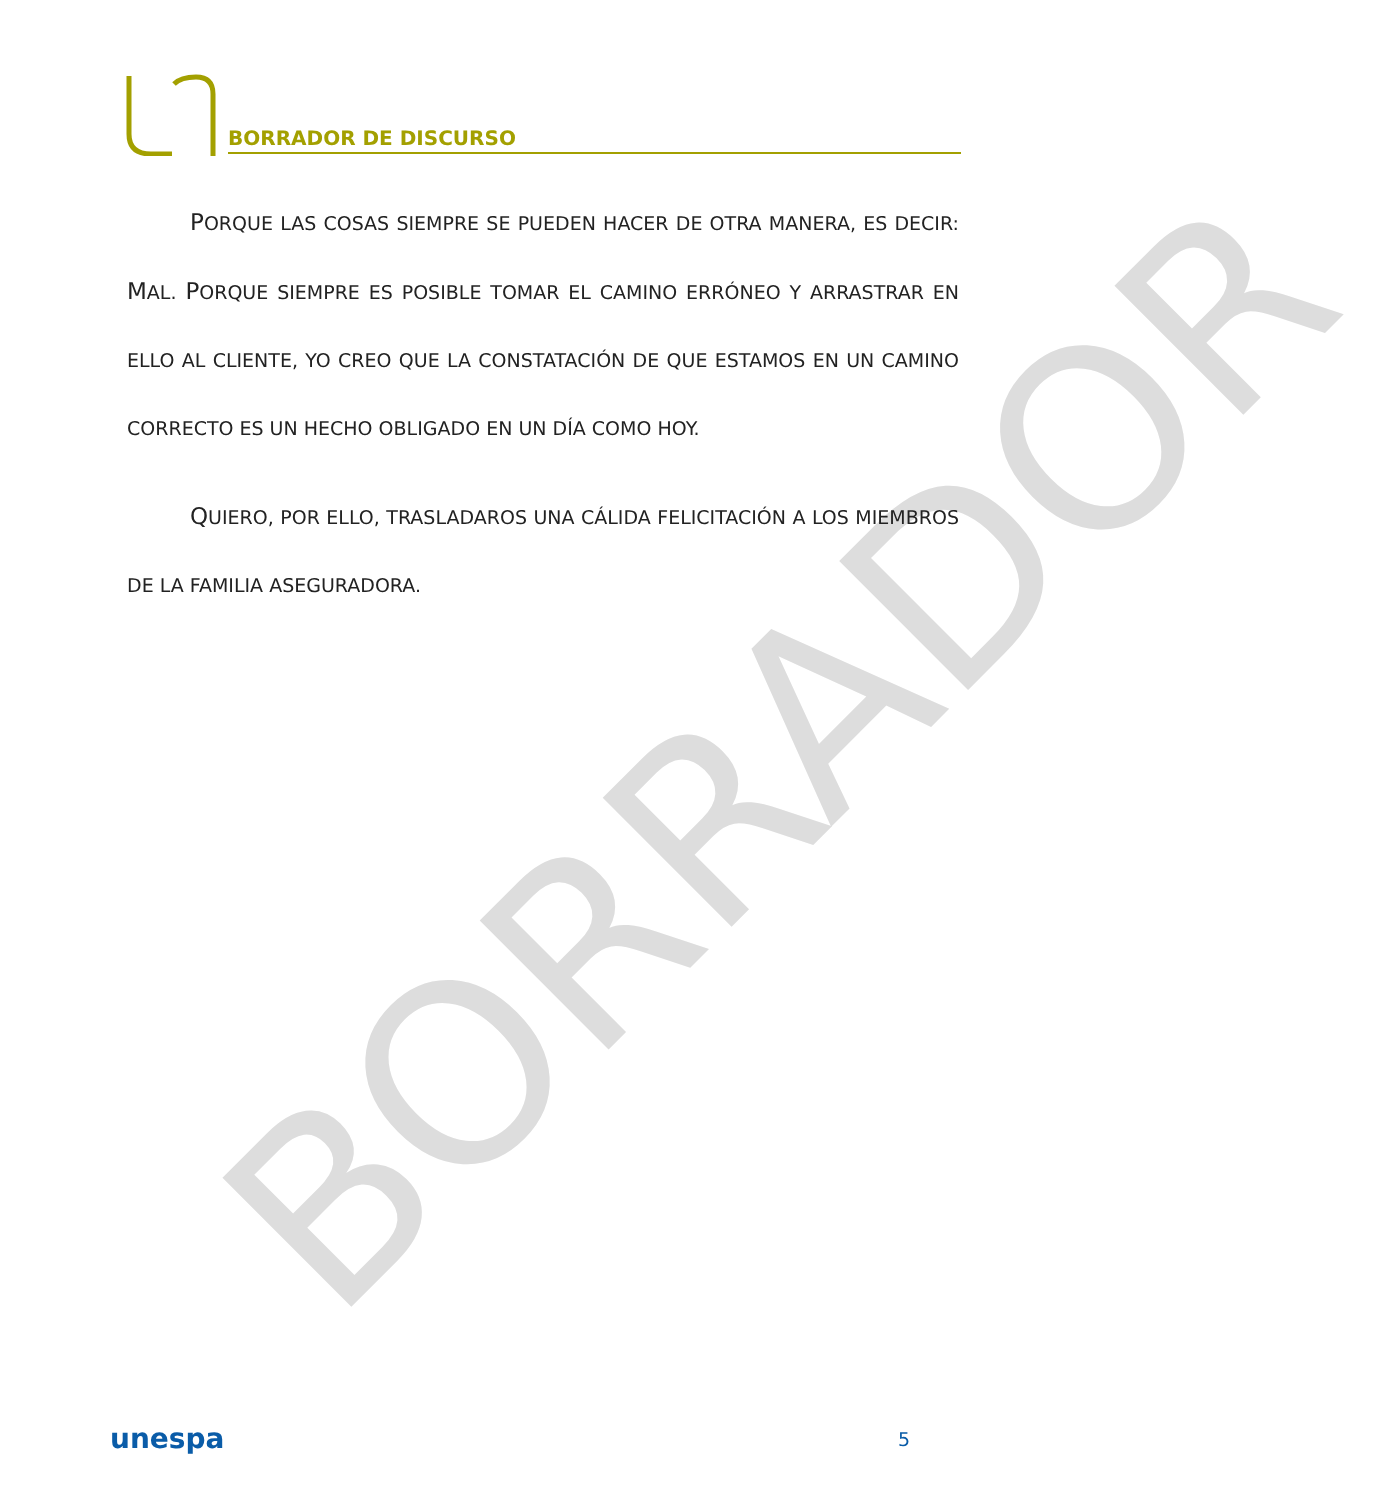BORRADOR
BORRADOR DE DISCURSO
PORQUE LAS COSAS SIEMPRE SE PUEDEN HACER DE OTRA MANERA, ES DECIR: MAL. PORQUE SIEMPRE ES POSIBLE TOMAR EL CAMINO ERRÓNEO Y ARRASTRAR EN ELLO AL CLIENTE, YO CREO QUE LA CONSTATACIÓN DE QUE ESTAMOS EN UN CAMINO CORRECTO ES UN HECHO OBLIGADO EN UN DÍA COMO HOY.
QUIERO, POR ELLO, TRASLADAROS UNA CÁLIDA FELICITACIÓN A LOS MIEMBROS DE LA FAMILIA ASEGURADORA.
unespa 5